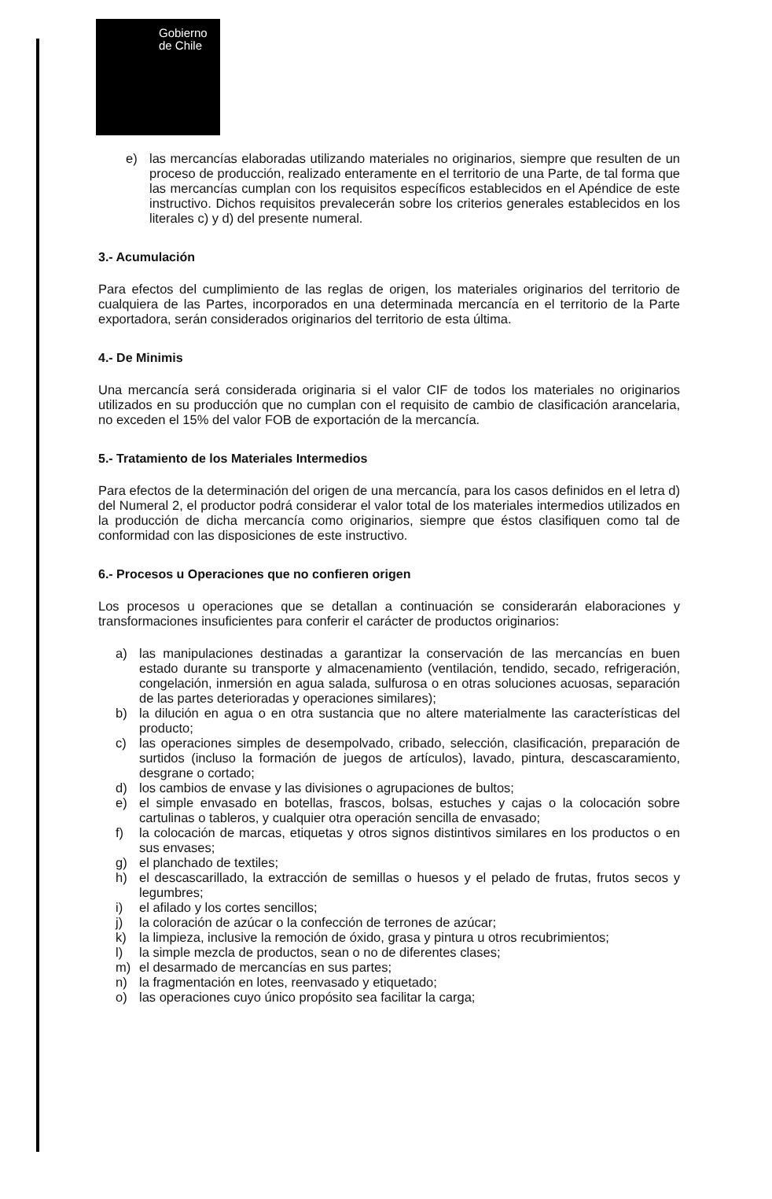Gobierno
de Chile
e) las mercancías elaboradas utilizando materiales no originarios, siempre que resulten de un proceso de producción, realizado enteramente en el territorio de una Parte, de tal forma que las mercancías cumplan con los requisitos específicos establecidos en el Apéndice de este instructivo. Dichos requisitos prevalecerán sobre los criterios generales establecidos en los literales c) y d) del presente numeral.
3.- Acumulación
Para efectos del cumplimiento de las reglas de origen, los materiales originarios del territorio de cualquiera de las Partes, incorporados en una determinada mercancía en el territorio de la Parte exportadora, serán considerados originarios del territorio de esta última.
4.- De Minimis
Una mercancía será considerada originaria si el valor CIF de todos los materiales no originarios utilizados en su producción que no cumplan con el requisito de cambio de clasificación arancelaria, no exceden el 15% del valor FOB de exportación de la mercancía.
5.- Tratamiento de los Materiales Intermedios
Para efectos de la determinación del origen de una mercancía, para los casos definidos en el letra d) del Numeral 2, el productor podrá considerar el valor total de los materiales intermedios utilizados en la producción de dicha mercancía como originarios, siempre que éstos clasifiquen como tal de conformidad con las disposiciones de este instructivo.
6.- Procesos u Operaciones que no confieren origen
Los procesos u operaciones que se detallan a continuación se considerarán elaboraciones y transformaciones insuficientes para conferir el carácter de productos originarios:
a) las manipulaciones destinadas a garantizar la conservación de las mercancías en buen estado durante su transporte y almacenamiento (ventilación, tendido, secado, refrigeración, congelación, inmersión en agua salada, sulfurosa o en otras soluciones acuosas, separación de las partes deterioradas y operaciones similares);
b) la dilución en agua o en otra sustancia que no altere materialmente las características del producto;
c) las operaciones simples de desempolvado, cribado, selección, clasificación, preparación de surtidos (incluso la formación de juegos de artículos), lavado, pintura, descascaramiento, desgrane o cortado;
d) los cambios de envase y las divisiones o agrupaciones de bultos;
e) el simple envasado en botellas, frascos, bolsas, estuches y cajas o la colocación sobre cartulinas o tableros, y cualquier otra operación sencilla de envasado;
f) la colocación de marcas, etiquetas y otros signos distintivos similares en los productos o en sus envases;
g) el planchado de textiles;
h) el descascarillado, la extracción de semillas o huesos y el pelado de frutas, frutos secos y legumbres;
i) el afilado y los cortes sencillos;
j) la coloración de azúcar o la confección de terrones de azúcar;
k) la limpieza, inclusive la remoción de óxido, grasa y pintura u otros recubrimientos;
l) la simple mezcla de productos, sean o no de diferentes clases;
m) el desarmado de mercancías en sus partes;
n) la fragmentación en lotes, reenvasado y etiquetado;
o) las operaciones cuyo único propósito sea facilitar la carga;